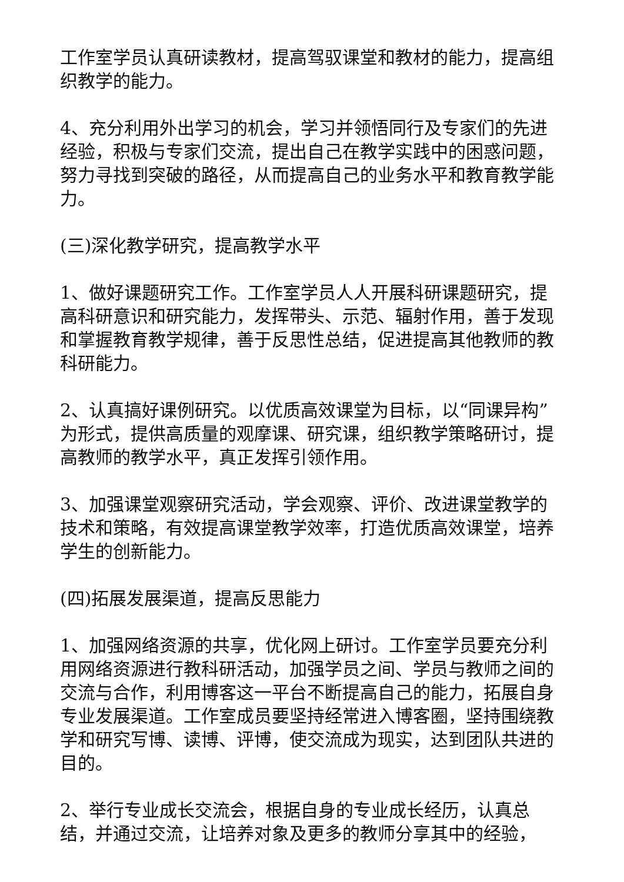工作室学员认真研读教材，提高驾驭课堂和教材的能力，提高组织教学的能力。
4、充分利用外出学习的机会，学习并领悟同行及专家们的先进经验，积极与专家们交流，提出自己在教学实践中的困惑问题，努力寻找到突破的路径，从而提高自己的业务水平和教育教学能力。
(三)深化教学研究，提高教学水平
1、做好课题研究工作。工作室学员人人开展科研课题研究，提高科研意识和研究能力，发挥带头、示范、辐射作用，善于发现和掌握教育教学规律，善于反思性总结，促进提高其他教师的教科研能力。
2、认真搞好课例研究。以优质高效课堂为目标，以“同课异构”为形式，提供高质量的观摩课、研究课，组织教学策略研讨，提高教师的教学水平，真正发挥引领作用。
3、加强课堂观察研究活动，学会观察、评价、改进课堂教学的技术和策略，有效提高课堂教学效率，打造优质高效课堂，培养学生的创新能力。
(四)拓展发展渠道，提高反思能力
1、加强网络资源的共享，优化网上研讨。工作室学员要充分利用网络资源进行教科研活动，加强学员之间、学员与教师之间的交流与合作，利用博客这一平台不断提高自己的能力，拓展自身专业发展渠道。工作室成员要坚持经常进入博客圈，坚持围绕教学和研究写博、读博、评博，使交流成为现实，达到团队共进的目的。
2、举行专业成长交流会，根据自身的专业成长经历，认真总结，并通过交流，让培养对象及更多的教师分享其中的经验，